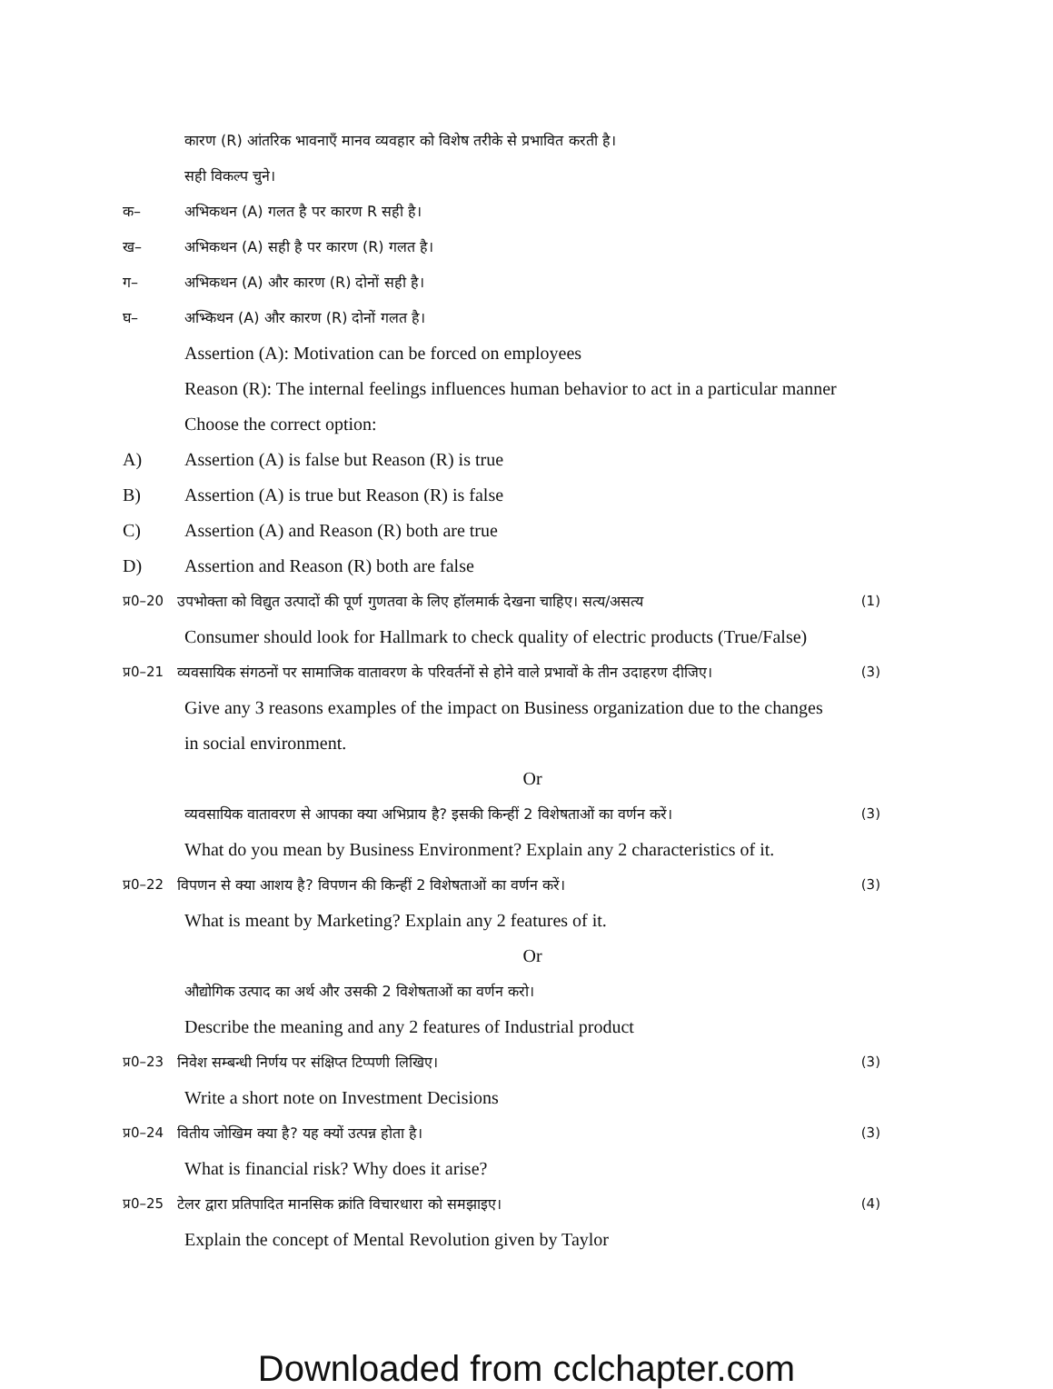कारण (R) आंतरिक भावनाएँ मानव व्यवहार को विशेष तरीके से प्रभावित करती है।
सही विकल्प चुने।
क– अभिकथन (A) गलत है पर कारण R सही है।
ख– अभिकथन (A) सही है पर कारण (R) गलत है।
ग– अभिकथन (A) और कारण (R) दोनों सही है।
घ– अभ्किथन (A) और कारण (R) दोनों गलत है।
Assertion (A): Motivation can be forced on employees
Reason (R): The internal feelings influences human behavior to act in a particular manner
Choose the correct option:
A) Assertion (A) is false but Reason (R) is true
B) Assertion (A) is true but Reason (R) is false
C) Assertion (A) and Reason (R) both are true
D) Assertion and Reason (R) both are false
प्र0–20 उपभोक्ता को विद्युत उत्पादों की पूर्ण गुणतवा के लिए हॉलमार्क देखना चाहिए। सत्य/असत्य (1)
Consumer should look for Hallmark to check quality of electric products (True/False)
प्र0–21 व्यवसायिक संगठनों पर सामाजिक वातावरण के परिवर्तनों से होने वाले प्रभावों के तीन उदाहरण दीजिए। (3)
Give any 3 reasons examples of the impact on Business organization due to the changes
in social environment.
Or
व्यवसायिक वातावरण से आपका क्या अभिप्राय है? इसकी किन्हीं 2 विशेषताओं का वर्णन करें। (3)
What do you mean by Business Environment? Explain any 2 characteristics of it.
प्र0–22 विपणन से क्या आशय है? विपणन की किन्हीं 2 विशेषताओं का वर्णन करें। (3)
What is meant by Marketing? Explain any 2 features of it.
Or
औद्योगिक उत्पाद का अर्थ और उसकी 2 विशेषताओं का वर्णन करो।
Describe the meaning and any 2 features of Industrial product
प्र0–23 निवेश सम्बन्धी निर्णय पर संक्षिप्त टिप्पणी लिखिए। (3)
Write a short note on Investment Decisions
प्र0–24 वितीय जोखिम क्या है? यह क्यों उत्पन्न होता है। (3)
What is financial risk? Why does it arise?
प्र0–25 टेलर द्वारा प्रतिपादित मानसिक क्रांति विचारधारा को समझाइए। (4)
Explain the concept of Mental Revolution given by Taylor
Downloaded from cclchapter.com